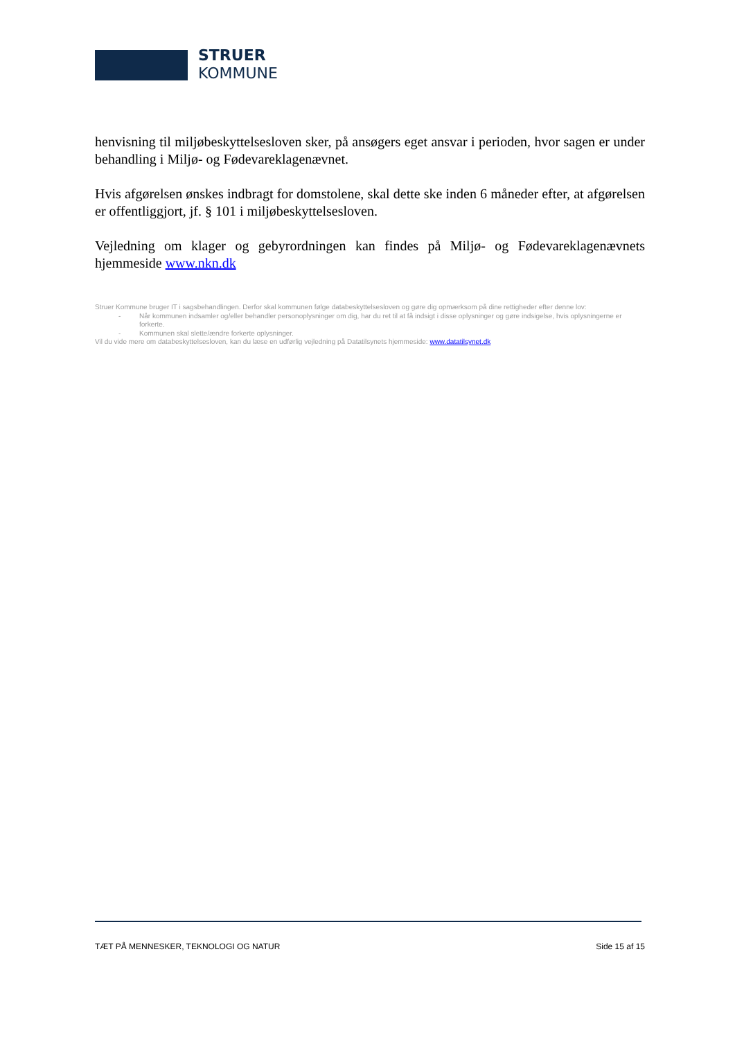STRUER
KOMMUNE
henvisning til miljøbeskyttelsesloven sker, på ansøgers eget ansvar i perioden, hvor sagen er under behandling i Miljø- og Fødevareklagenævnet.
Hvis afgørelsen ønskes indbragt for domstolene, skal dette ske inden 6 måneder efter, at afgørelsen er offentliggjort, jf. § 101 i miljøbeskyttelsesloven.
Vejledning om klager og gebyrordningen kan findes på Miljø- og Fødevareklagenævnets hjemmeside www.nkn.dk
Struer Kommune bruger IT i sagsbehandlingen. Derfor skal kommunen følge databeskyttelsesloven og gøre dig opmærksom på dine rettigheder efter denne lov:
- Når kommunen indsamler og/eller behandler personoplysninger om dig, har du ret til at få indsigt i disse oplysninger og gøre indsigelse, hvis oplysningerne er forkerte.
- Kommunen skal slette/ændre forkerte oplysninger.
Vil du vide mere om databeskyttelsesloven, kan du læse en udførlig vejledning på Datatilsynets hjemmeside: www.datatilsynet.dk
TÆT PÅ MENNESKER, TEKNOLOGI OG NATUR Side 15 af 15